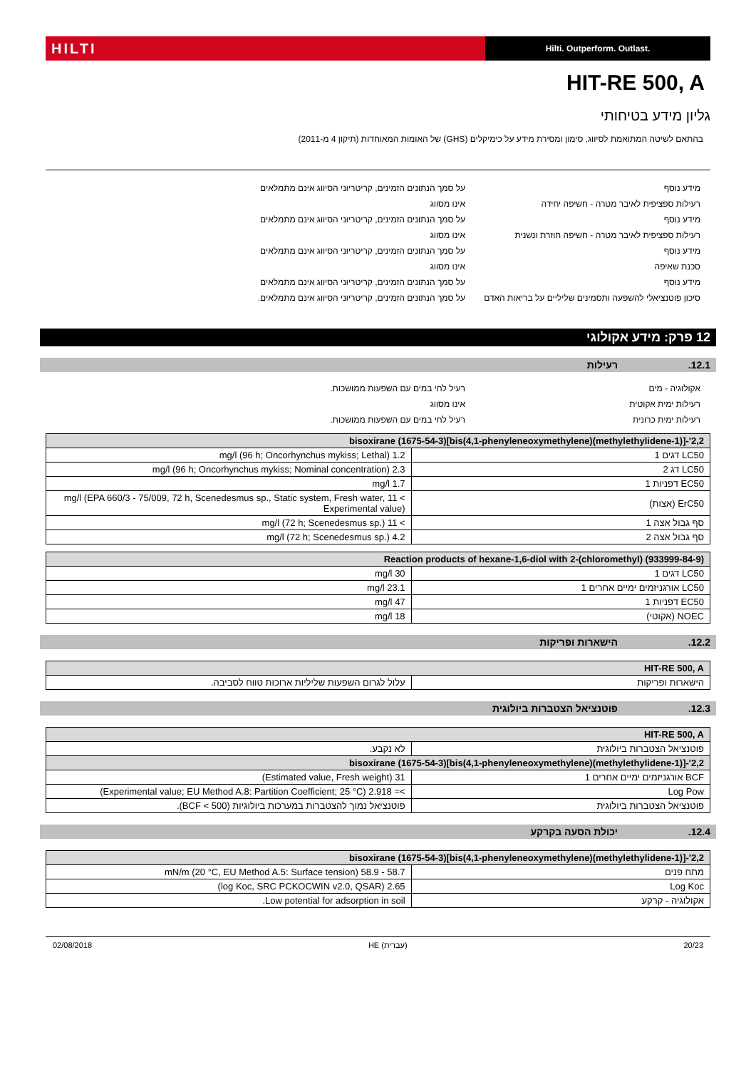HILTI
Hilti. Outperform. Outlast.
HIT-RE 500, A
גליון מידע בטיחותי
בהתאם לשיטה המתואמת לסיווג, סימון ומסירת מידע על כימיקלים (GHS) של האומות המאוחדות (תיקון 4 מ-2011)
מידע נוסף על סמך הנתונים הזמינים, קריטריוני הסיווג אינם מתמלאים
רעילות ספציפית לאיבר מטרה - חשיפה יחידה אינו מסווג
מידע נוסף על סמך הנתונים הזמינים, קריטריוני הסיווג אינם מתמלאים
רעילות ספציפית לאיבר מטרה - חשיפה חוזרת ונשנית
אינו מסווג
מידע נוסף על סמך הנתונים הזמינים, קריטריוני הסיווג אינם מתמלאים
סכנת שאיפה אינו מסווג
מידע נוסף על סמך הנתונים הזמינים, קריטריוני הסיווג אינם מתמלאים
סיכון פוטנציאלי להשפעה ותסמינים שליליים על בריאות האדם
על סמך הנתונים הזמינים, קריטריוני הסיווג אינם מתמלאים.
12 פרק: מידע אקולוגי
12.1. רעילות
אקולוגיה - מים רעיל לחי במים עם השפעות ממושכות.
רעילות ימית אקוטית אינו מסווג
רעילות ימית כרונית רעיל לחי במים עם השפעות ממושכות.
| 2,2'-[(1-methylethylidene)bis(4,1-phenyleneoxymethylene)]bisoxirane (1675-54-3) | |
| --- | --- |
| LC50 דגים 1 | 1.2 mg/l (96 h; Oncorhynchus mykiss; Lethal) |
| LC50 דג 2 | 2.3 mg/l (96 h; Oncorhynchus mykiss; Nominal concentration) |
| EC50 דפניות 1 | 1.7 mg/l |
| ErC50 (אצות) | > 11 mg/l (EPA 660/3 - 75/009, 72 h, Scenedesmus sp., Static system, Fresh water, Experimental value) |
| סף גבול אצה 1 | > 11 mg/l (72 h; Scenedesmus sp.) |
| סף גבול אצה 2 | 4.2 mg/l (72 h; Scenedesmus sp.) |
| Reaction products of hexane-1,6-diol with 2-(chloromethyl) (933999-84-9) | |
| --- | --- |
| LC50 דגים 1 | 30 mg/l |
| LC50 אורגניזמים ימיים אחרים 1 | 23.1 mg/l |
| EC50 דפניות 1 | 47 mg/l |
| NOEC (אקוטי) | 18 mg/l |
12.2. הישארות ופריקות
| HIT-RE 500, A | |
| --- | --- |
| הישארות ופריקות | עלול לגרום השפעות שליליות ארוכות טווח לסביבה. |
12.3. פוטנציאל הצטברות ביולוגית
| HIT-RE 500, A | |
| --- | --- |
| פוטנציאל הצטברות ביולוגית | לא נקבע. |
| 2,2'-[(1-methylethylidene)bis(4,1-phenyleneoxymethylene)]bisoxirane (1675-54-3) | |
| BCF אורגניזמים ימיים אחרים 1 | 31 (Estimated value, Fresh weight) |
| Log Pow | >= 2.918 (Experimental value; EU Method A.8: Partition Coefficient; 25 °C) |
| פוטנציאל הצטברות ביולוגית | פוטנציאל נמוך להצטברות במערכות ביולוגיות (BCF < 500). |
12.4. יכולת הסעה בקרקע
| 2,2'-[(1-methylethylidene)bis(4,1-phenyleneoxymethylene)]bisoxirane (1675-54-3) | |
| --- | --- |
| מתח פנים | 58.7 - 58.9 mN/m (20 °C, EU Method A.5: Surface tension) |
| Log Koc | 2.65 (log Koc, SRC PCKOCWIN v2.0, QSAR) |
| אקולוגיה - קרקע | Low potential for adsorption in soil. |
02/08/2018 HE (עברית) 20/23